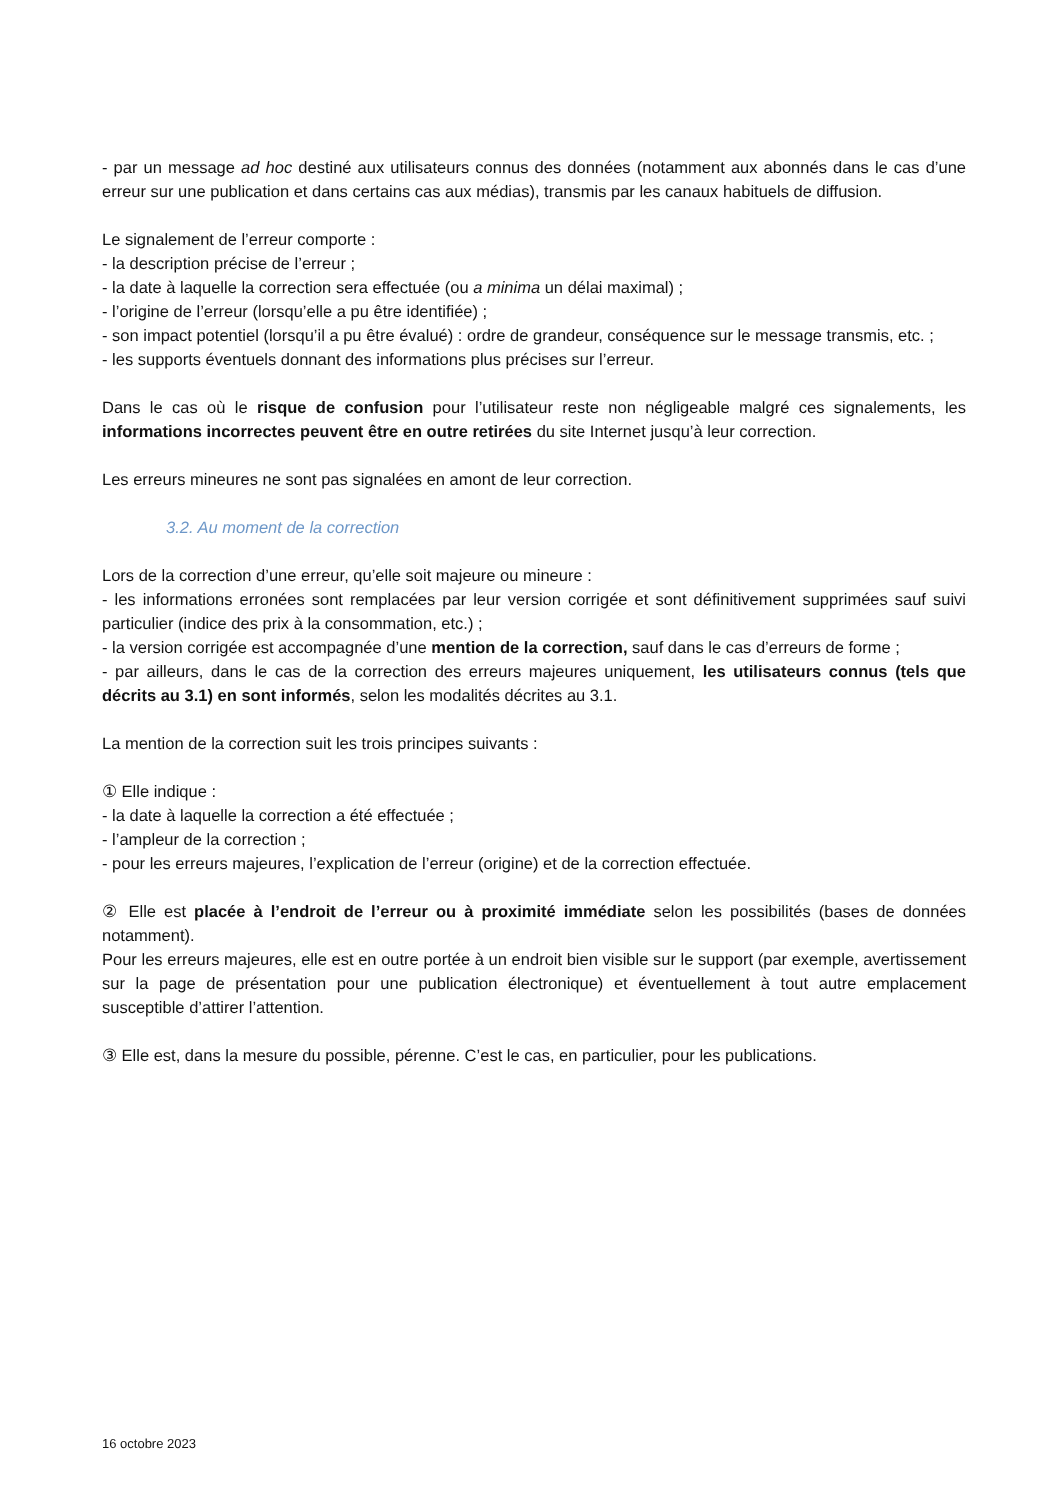- par un message ad hoc destiné aux utilisateurs connus des données (notamment aux abonnés dans le cas d’une erreur sur une publication et dans certains cas aux médias), transmis par les canaux habituels de diffusion.
Le signalement de l’erreur comporte :
- la description précise de l’erreur ;
- la date à laquelle la correction sera effectuée (ou a minima un délai maximal) ;
- l’origine de l’erreur (lorsqu’elle a pu être identifiée) ;
- son impact potentiel (lorsqu’il a pu être évalué) : ordre de grandeur, conséquence sur le message transmis, etc. ;
- les supports éventuels donnant des informations plus précises sur l’erreur.
Dans le cas où le risque de confusion pour l’utilisateur reste non négligeable malgré ces signalements, les informations incorrectes peuvent être en outre retirées du site Internet jusqu’à leur correction.
Les erreurs mineures ne sont pas signalées en amont de leur correction.
3.2. Au moment de la correction
Lors de la correction d’une erreur, qu’elle soit majeure ou mineure :
- les informations erronées sont remplacées par leur version corrigée et sont définitivement supprimées sauf suivi particulier (indice des prix à la consommation, etc.) ;
- la version corrigée est accompagnée d’une mention de la correction, sauf dans le cas d’erreurs de forme ;
- par ailleurs, dans le cas de la correction des erreurs majeures uniquement, les utilisateurs connus (tels que décrits au 3.1) en sont informés, selon les modalités décrites au 3.1.
La mention de la correction suit les trois principes suivants :
① Elle indique :
- la date à laquelle la correction a été effectuée ;
- l’ampleur de la correction ;
- pour les erreurs majeures, l’explication de l’erreur (origine) et de la correction effectuée.
② Elle est placée à l’endroit de l’erreur ou à proximité immédiate selon les possibilités (bases de données notamment).
Pour les erreurs majeures, elle est en outre portée à un endroit bien visible sur le support (par exemple, avertissement sur la page de présentation pour une publication électronique) et éventuellement à tout autre emplacement susceptible d’attirer l’attention.
③ Elle est, dans la mesure du possible, pérenne. C’est le cas, en particulier, pour les publications.
16 octobre 2023